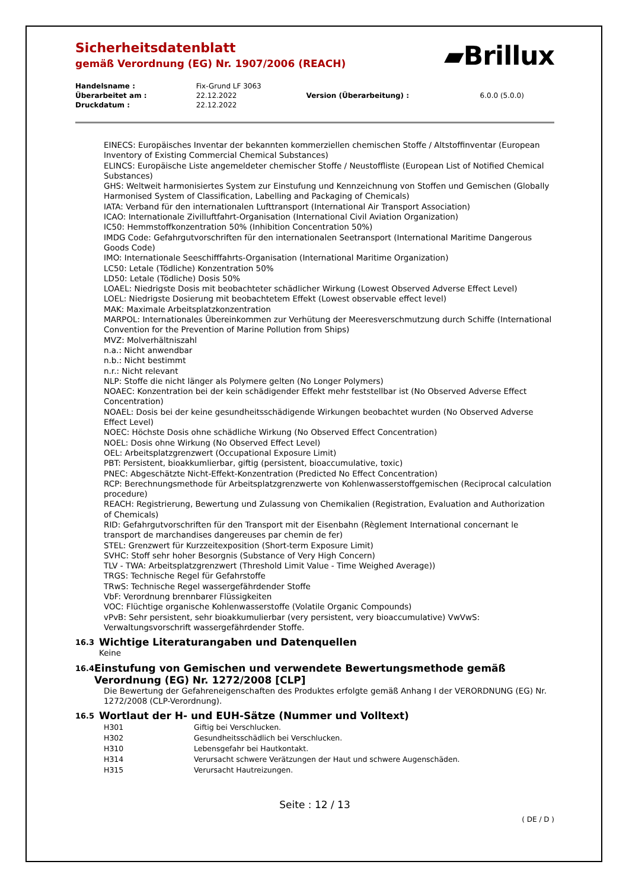Sicherheitsdatenblatt
gemäß Verordnung (EG) Nr. 1907/2006 (REACH)
▰Brillux
| Handelsname : | Fix-Grund LF 3063 | | |
| Überarbeitet am : | 22.12.2022 | Version (Überarbeitung) : | 6.0.0 (5.0.0) |
| Druckdatum : | 22.12.2022 | | |
EINECS: Europäisches Inventar der bekannten kommerziellen chemischen Stoffe / Altstoffinventar (European Inventory of Existing Commercial Chemical Substances)
ELINCS: Europäische Liste angemeldeter chemischer Stoffe / Neustoffliste (European List of Notified Chemical Substances)
GHS: Weltweit harmonisiertes System zur Einstufung und Kennzeichnung von Stoffen und Gemischen (Globally Harmonised System of Classification, Labelling and Packaging of Chemicals)
IATA: Verband für den internationalen Lufttransport (International Air Transport Association)
ICAO: Internationale Zivilluftfahrt-Organisation (International Civil Aviation Organization)
IC50: Hemmstoffkonzentration 50% (Inhibition Concentration 50%)
IMDG Code: Gefahrgutvorschriften für den internationalen Seetransport (International Maritime Dangerous Goods Code)
IMO: Internationale Seeschifffahrts-Organisation (International Maritime Organization)
LC50: Letale (Tödliche) Konzentration 50%
LD50: Letale (Tödliche) Dosis 50%
LOAEL: Niedrigste Dosis mit beobachteter schädlicher Wirkung (Lowest Observed Adverse Effect Level)
LOEL: Niedrigste Dosierung mit beobachtetem Effekt (Lowest observable effect level)
MAK: Maximale Arbeitsplatzkonzentration
MARPOL: Internationales Übereinkommen zur Verhütung der Meeresverschmutzung durch Schiffe (International Convention for the Prevention of Marine Pollution from Ships)
MVZ: Molverhältniszahl
n.a.: Nicht anwendbar
n.b.: Nicht bestimmt
n.r.: Nicht relevant
NLP: Stoffe die nicht länger als Polymere gelten (No Longer Polymers)
NOAEC: Konzentration bei der kein schädigender Effekt mehr feststellbar ist (No Observed Adverse Effect Concentration)
NOAEL: Dosis bei der keine gesundheitsschädigende Wirkungen beobachtet wurden (No Observed Adverse Effect Level)
NOEC: Höchste Dosis ohne schädliche Wirkung (No Observed Effect Concentration)
NOEL: Dosis ohne Wirkung (No Observed Effect Level)
OEL: Arbeitsplatzgrenzwert (Occupational Exposure Limit)
PBT: Persistent, bioakkumlierbar, giftig (persistent, bioaccumulative, toxic)
PNEC: Abgeschätzte Nicht-Effekt-Konzentration (Predicted No Effect Concentration)
RCP: Berechnungsmethode für Arbeitsplatzgrenzwerte von Kohlenwasserstoffgemischen (Reciprocal calculation procedure)
REACH: Registrierung, Bewertung und Zulassung von Chemikalien (Registration, Evaluation and Authorization of Chemicals)
RID: Gefahrgutvorschriften für den Transport mit der Eisenbahn (Règlement International concernant le transport de marchandises dangereuses par chemin de fer)
STEL: Grenzwert für Kurzzeitexposition (Short-term Exposure Limit)
SVHC: Stoff sehr hoher Besorgnis (Substance of Very High Concern)
TLV - TWA: Arbeitsplatzgrenzwert (Threshold Limit Value - Time Weighed Average))
TRGS: Technische Regel für Gefahrstoffe
TRwS: Technische Regel wassergefährdender Stoffe
VbF: Verordnung brennbarer Flüssigkeiten
VOC: Flüchtige organische Kohlenwasserstoffe (Volatile Organic Compounds)
vPvB: Sehr persistent, sehr bioakkumulierbar (very persistent, very bioaccumulative) VwVwS: Verwaltungsvorschrift wassergefährdender Stoffe.
16.3 Wichtige Literaturangaben und Datenquellen
Keine
16.4 Einstufung von Gemischen und verwendete Bewertungsmethode gemäß Verordnung (EG) Nr. 1272/2008 [CLP]
Die Bewertung der Gefahreneigenschaften des Produktes erfolgte gemäß Anhang I der VERORDNUNG (EG) Nr. 1272/2008 (CLP-Verordnung).
16.5 Wortlaut der H- und EUH-Sätze (Nummer und Volltext)
| H301 | Giftig bei Verschlucken. |
| H302 | Gesundheitsschädlich bei Verschlucken. |
| H310 | Lebensgefahr bei Hautkontakt. |
| H314 | Verursacht schwere Verätzungen der Haut und schwere Augenschäden. |
| H315 | Verursacht Hautreizungen. |
Seite : 12 / 13
( DE / D )